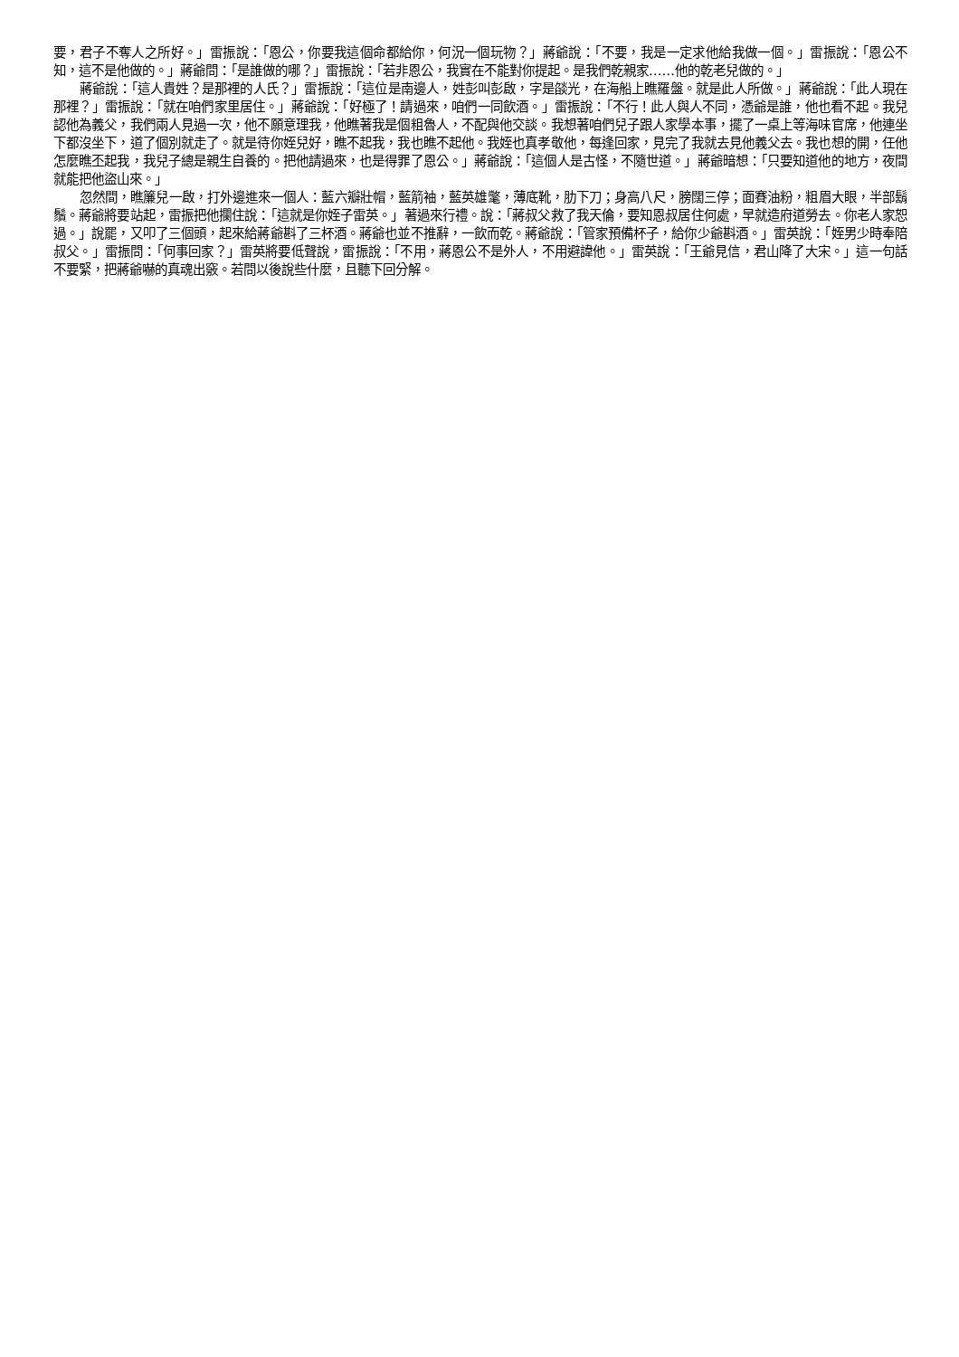要，君子不奪人之所好。」雷振說：「恩公，你要我這個命都給你，何況一個玩物？」蔣爺說：「不要，我是一定求他給我做一個。」雷振說：「恩公不知，這不是他做的。」蔣爺問：「是誰做的哪？」雷振說：「若非恩公，我實在不能對你提起。是我們乾親家……他的乾老兒做的。」
蔣爺說：「這人貴姓？是那裡的人氏？」雷振說：「這位是南邊人，姓彭叫彭啟，字是燄光，在海船上瞧羅盤。就是此人所做。」蔣爺說：「此人現在那裡？」雷振說：「就在咱們家里居住。」蔣爺說：「好極了！請過來，咱們一同飲酒。」雷振說：「不行！此人與人不同，憑爺是誰，他也看不起。我兒認他為義父，我們兩人見過一次，他不願意理我，他瞧著我是個粗魯人，不配與他交談。我想著咱們兒子跟人家學本事，擺了一桌上等海味官席，他連坐下都沒坐下，道了個別就走了。就是待你姪兒好，瞧不起我，我也瞧不起他。我姪也真孝敬他，每逢回家，見完了我就去見他義父去。我也想的開，任他怎麼瞧丕起我，我兒子總是親生自養的。把他請過來，也是得罪了恩公。」蔣爺說：「這個人是古怪，不隨世道。」蔣爺暗想：「只要知道他的地方，夜間就能把他盜山來。」
忽然間，瞧簾兒一啟，打外邊進來一個人：藍六瓣壯帽，藍箭袖，藍英雄氅，薄底靴，肋下刀；身高八尺，膀闊三停；面賽油粉，粗眉大眼，半部鬍鬚。蔣爺將要站起，雷振把他攔住說：「這就是你姪子雷英。」著過來行禮。說：「蔣叔父救了我天倫，要知恩叔居住何處，早就造府道勞去。你老人家恕過。」說罷，又叩了三個頭，起來給蔣爺斟了三杯酒。蔣爺也並不推辭，一飲而乾。蔣爺說：「管家預備杯子，給你少爺斟酒。」雷英說：「姪男少時奉陪叔父。」雷振問：「何事回家？」雷英將要低聲說，雷振說：「不用，蔣恩公不是外人，不用避諱他。」雷英說：「王爺見信，君山降了大宋。」這一句話不要緊，把蔣爺嚇的真魂出竅。若問以後說些什麼，且聽下回分解。